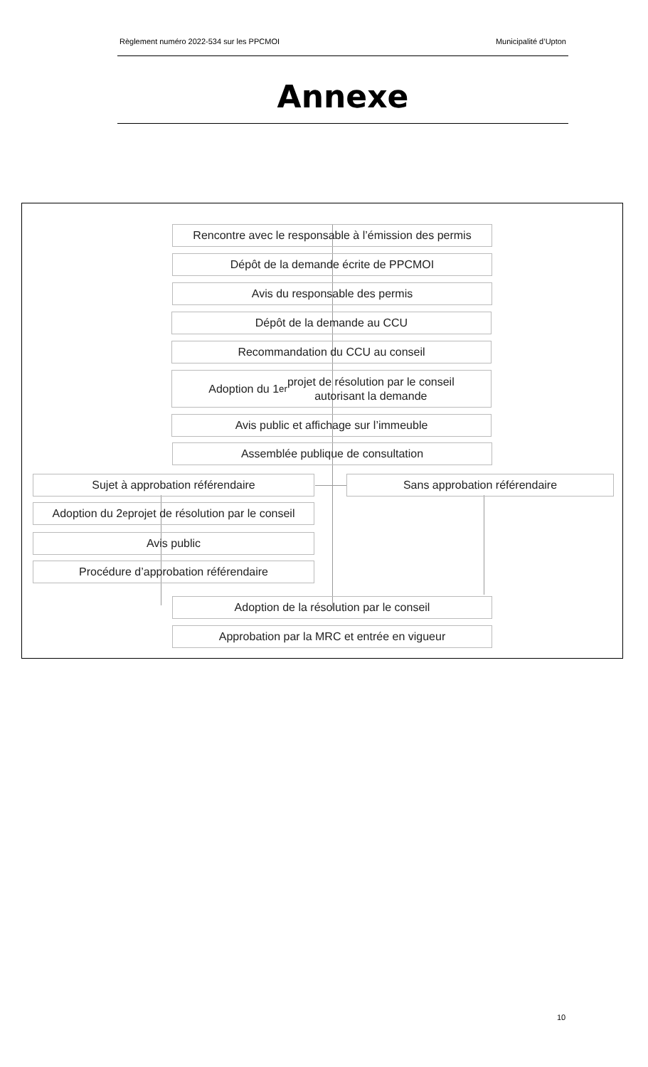Règlement numéro 2022-534 sur les PPCMOI Municipalité d’Upton
Annexe
Rencontre avec le responsable à l’émission des permis
Dépôt de la demande écrite de PPCMOI
Avis du responsable des permis
Dépôt de la demande au CCU
Recommandation du CCU au conseil
Adoption du 1<sup>er</sup> projet de résolution par le conseil
autorisant la demande
Avis public et affichage sur l’immeuble
Assemblée publique de consultation
Sujet à approbation référendaire Sans approbation référendaire
Adoption du 2<sup>e</sup> projet de résolution par le conseil
Avis public
Procédure d’approbation référendaire
Adoption de la résolution par le conseil
Approbation par la MRC et entrée en vigueur
10